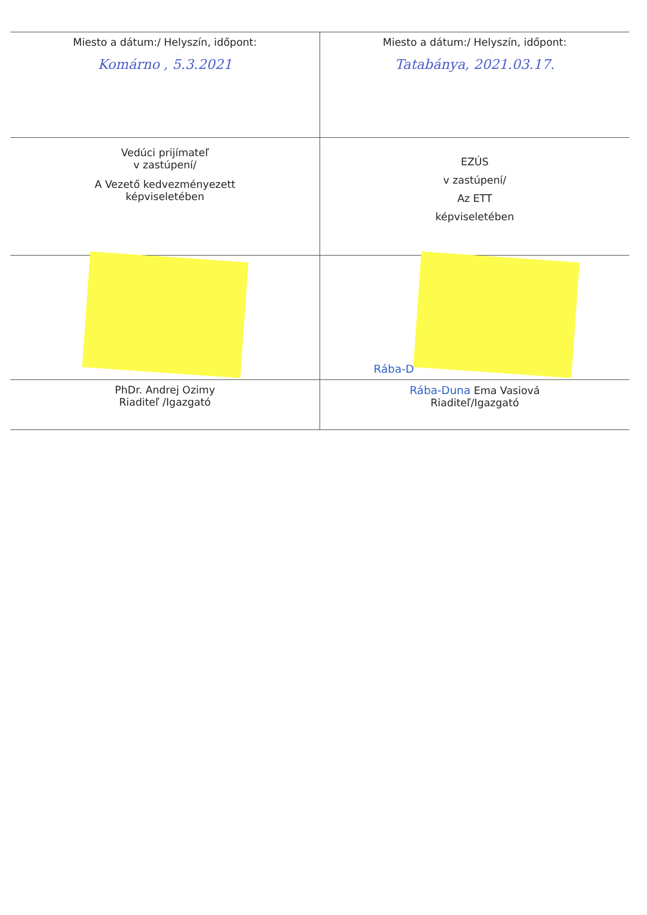| Miesto a dátum:/ Helyszín, időpont: Komárno , 5.3.2021 | Miesto a dátum:/ Helyszín, időpont: Tatabánya, 2021.03.17. |
| Vedúci prijímateľ v zastúpení/ A Vezető kedvezményezett képviseletében | EZÚS v zastúpení/ Az ETT képviseletében |
| | Rába-D |
| PhDr. Andrej Ozimy Riaditeľ /Igazgató | Rába-Duna Ema Vasiová Riaditeľ/Igazgató |